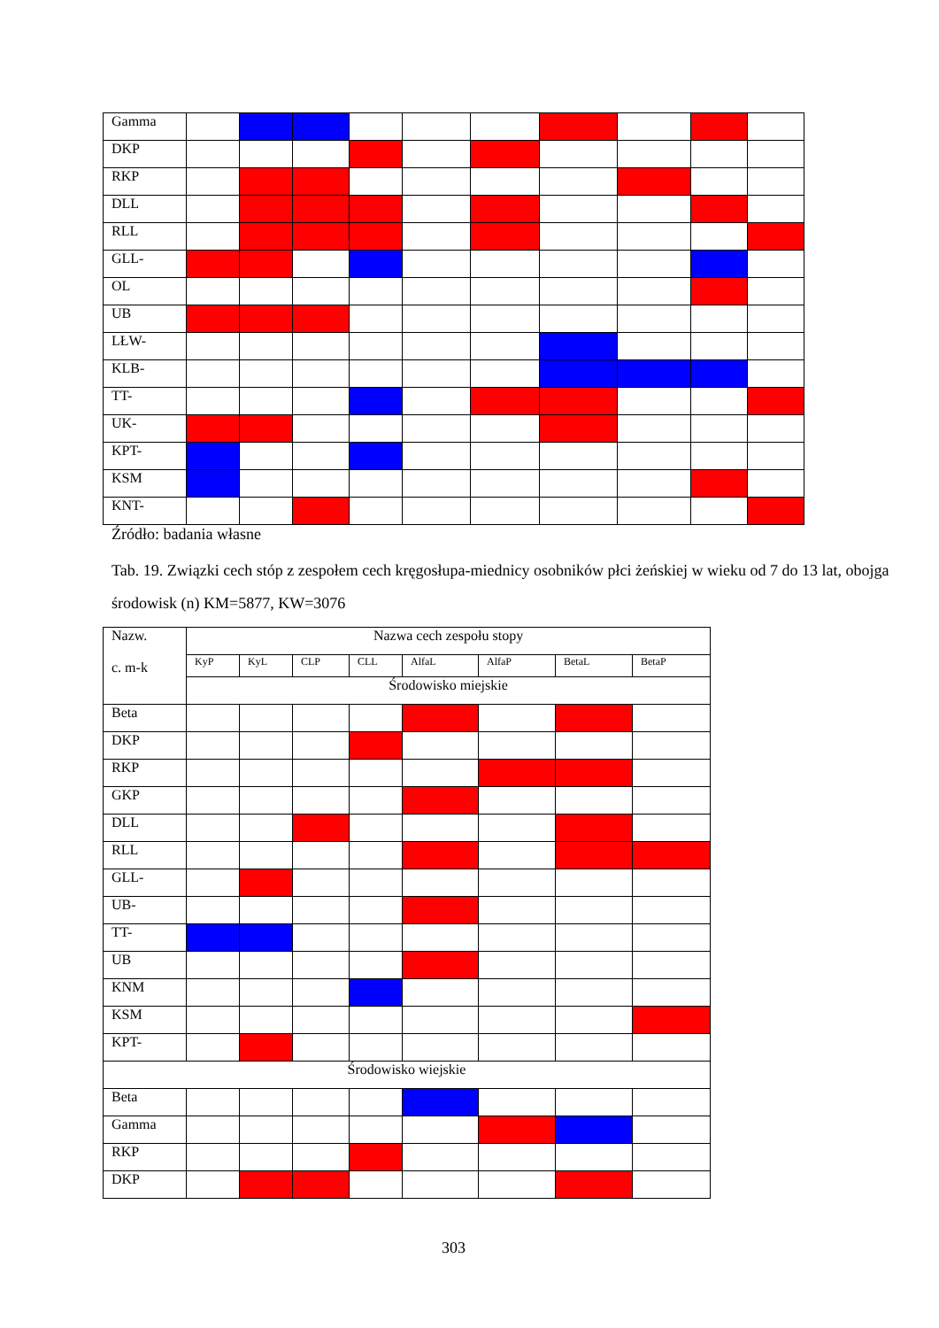| Gamma | | | | | | | | | | |
| DKP | | | | | | | | | | |
| RKP | | | | | | | | | | |
| DLL | | | | | | | | | | |
| RLL | | | | | | | | | | |
| GLL- | | | | | | | | | | |
| OL | | | | | | | | | | |
| UB | | | | | | | | | | |
| LŁW- | | | | | | | | | | |
| KLB- | | | | | | | | | | |
| TT- | | | | | | | | | | |
| UK- | | | | | | | | | | |
| KPT- | | | | | | | | | | |
| KSM | | | | | | | | | | |
| KNT- | | | | | | | | | | |
Źródło: badania własne
Tab. 19. Związki cech stóp z zespołem cech kręgosłupa-miednicy osobników płci żeńskiej w wieku od 7 do 13 lat, obojga środowisk (n) KM=5877, KW=3076
| Nazw. c. m-k | Nazwa cech zespołu stopy | | | | | | | |
| --- | --- | --- | --- | --- | --- | --- | --- | --- |
| | KyP | KyL | CLP | CLL | AlfaL | AlfaP | BetaL | BetaP |
| | Środowisko miejskie | | | | | | | |
| Beta | | | | | | | | |
| DKP | | | | | | | | |
| RKP | | | | | | | | |
| GKP | | | | | | | | |
| DLL | | | | | | | | |
| RLL | | | | | | | | |
| GLL- | | | | | | | | |
| UB- | | | | | | | | |
| TT- | | | | | | | | |
| UB | | | | | | | | |
| KNM | | | | | | | | |
| KSM | | | | | | | | |
| KPT- | | | | | | | | |
| Środowisko wiejskie | | | | | | | | |
| Beta | | | | | | | | |
| Gamma | | | | | | | | |
| RKP | | | | | | | | |
| DKP | | | | | | | | |
303